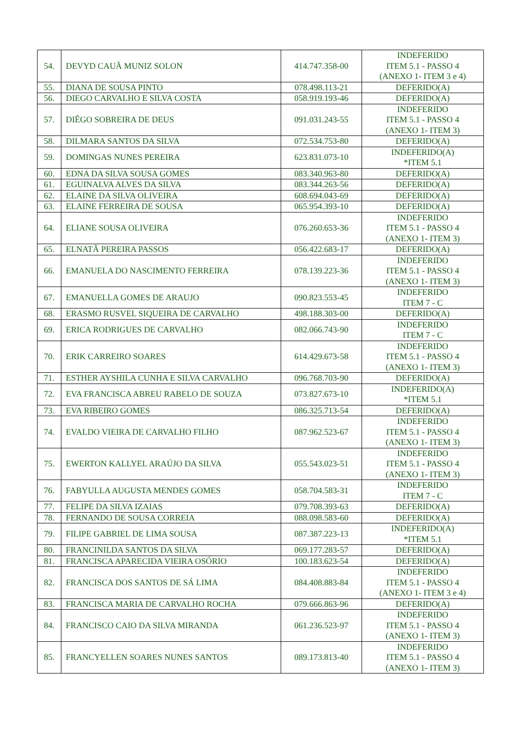| 54. | DEVYD CAUÃ MUNIZ SOLON | 414.747.358-00 | INDEFERIDO ITEM 5.1 - PASSO 4 (ANEXO 1- ITEM 3 e 4) |
| 55. | DIANA DE SOUSA PINTO | 078.498.113-21 | DEFERIDO(A) |
| 56. | DIEGO CARVALHO E SILVA COSTA | 058.919.193-46 | DEFERIDO(A) |
| 57. | DIÊGO SOBREIRA DE DEUS | 091.031.243-55 | INDEFERIDO ITEM 5.1 - PASSO 4 (ANEXO 1- ITEM 3) |
| 58. | DILMARA SANTOS DA SILVA | 072.534.753-80 | DEFERIDO(A) |
| 59. | DOMINGAS NUNES PEREIRA | 623.831.073-10 | INDEFERIDO(A) *ITEM 5.1 |
| 60. | EDNA DA SILVA SOUSA GOMES | 083.340.963-80 | DEFERIDO(A) |
| 61. | EGUINALVA ALVES DA SILVA | 083.344.263-56 | DEFERIDO(A) |
| 62. | ELAINE DA SILVA OLIVEIRA | 608.694.043-69 | DEFERIDO(A) |
| 63. | ELAINE FERREIRA DE SOUSA | 065.954.393-10 | DEFERIDO(A) |
| 64. | ELIANE SOUSA OLIVEIRA | 076.260.653-36 | INDEFERIDO ITEM 5.1 - PASSO 4 (ANEXO 1- ITEM 3) |
| 65. | ELNATÃ PEREIRA PASSOS | 056.422.683-17 | DEFERIDO(A) |
| 66. | EMANUELA DO NASCIMENTO FERREIRA | 078.139.223-36 | INDEFERIDO ITEM 5.1 - PASSO 4 (ANEXO 1- ITEM 3) |
| 67. | EMANUELLA GOMES DE ARAUJO | 090.823.553-45 | INDEFERIDO ITEM 7 - C |
| 68. | ERASMO RUSVEL SIQUEIRA DE CARVALHO | 498.188.303-00 | DEFERIDO(A) |
| 69. | ERICA RODRIGUES DE CARVALHO | 082.066.743-90 | INDEFERIDO ITEM 7 - C |
| 70. | ERIK CARREIRO SOARES | 614.429.673-58 | INDEFERIDO ITEM 5.1 - PASSO 4 (ANEXO 1- ITEM 3) |
| 71. | ESTHER AYSHILA CUNHA E SILVA CARVALHO | 096.768.703-90 | DEFERIDO(A) |
| 72. | EVA FRANCISCA ABREU RABELO DE SOUZA | 073.827.673-10 | INDEFERIDO(A) *ITEM 5.1 |
| 73. | EVA RIBEIRO GOMES | 086.325.713-54 | DEFERIDO(A) |
| 74. | EVALDO VIEIRA DE CARVALHO FILHO | 087.962.523-67 | INDEFERIDO ITEM 5.1 - PASSO 4 (ANEXO 1- ITEM 3) |
| 75. | EWERTON KALLYEL ARAÚJO DA SILVA | 055.543.023-51 | INDEFERIDO ITEM 5.1 - PASSO 4 (ANEXO 1- ITEM 3) |
| 76. | FABYULLA AUGUSTA MENDES GOMES | 058.704.583-31 | INDEFERIDO ITEM 7 - C |
| 77. | FELIPE DA SILVA IZAIAS | 079.708.393-63 | DEFERIDO(A) |
| 78. | FERNANDO DE SOUSA CORREIA | 088.098.583-60 | DEFERIDO(A) |
| 79. | FILIPE GABRIEL DE LIMA SOUSA | 087.387.223-13 | INDEFERIDO(A) *ITEM 5.1 |
| 80. | FRANCINILDA SANTOS DA SILVA | 069.177.283-57 | DEFERIDO(A) |
| 81. | FRANCISCA APARECIDA VIEIRA OSÓRIO | 100.183.623-54 | DEFERIDO(A) |
| 82. | FRANCISCA DOS SANTOS DE SÁ LIMA | 084.408.883-84 | INDEFERIDO ITEM 5.1 - PASSO 4 (ANEXO 1- ITEM 3 e 4) |
| 83. | FRANCISCA MARIA DE CARVALHO ROCHA | 079.666.863-96 | DEFERIDO(A) |
| 84. | FRANCISCO CAIO DA SILVA MIRANDA | 061.236.523-97 | INDEFERIDO ITEM 5.1 - PASSO 4 (ANEXO 1- ITEM 3) |
| 85. | FRANCYELLEN SOARES NUNES SANTOS | 089.173.813-40 | INDEFERIDO ITEM 5.1 - PASSO 4 (ANEXO 1- ITEM 3) |